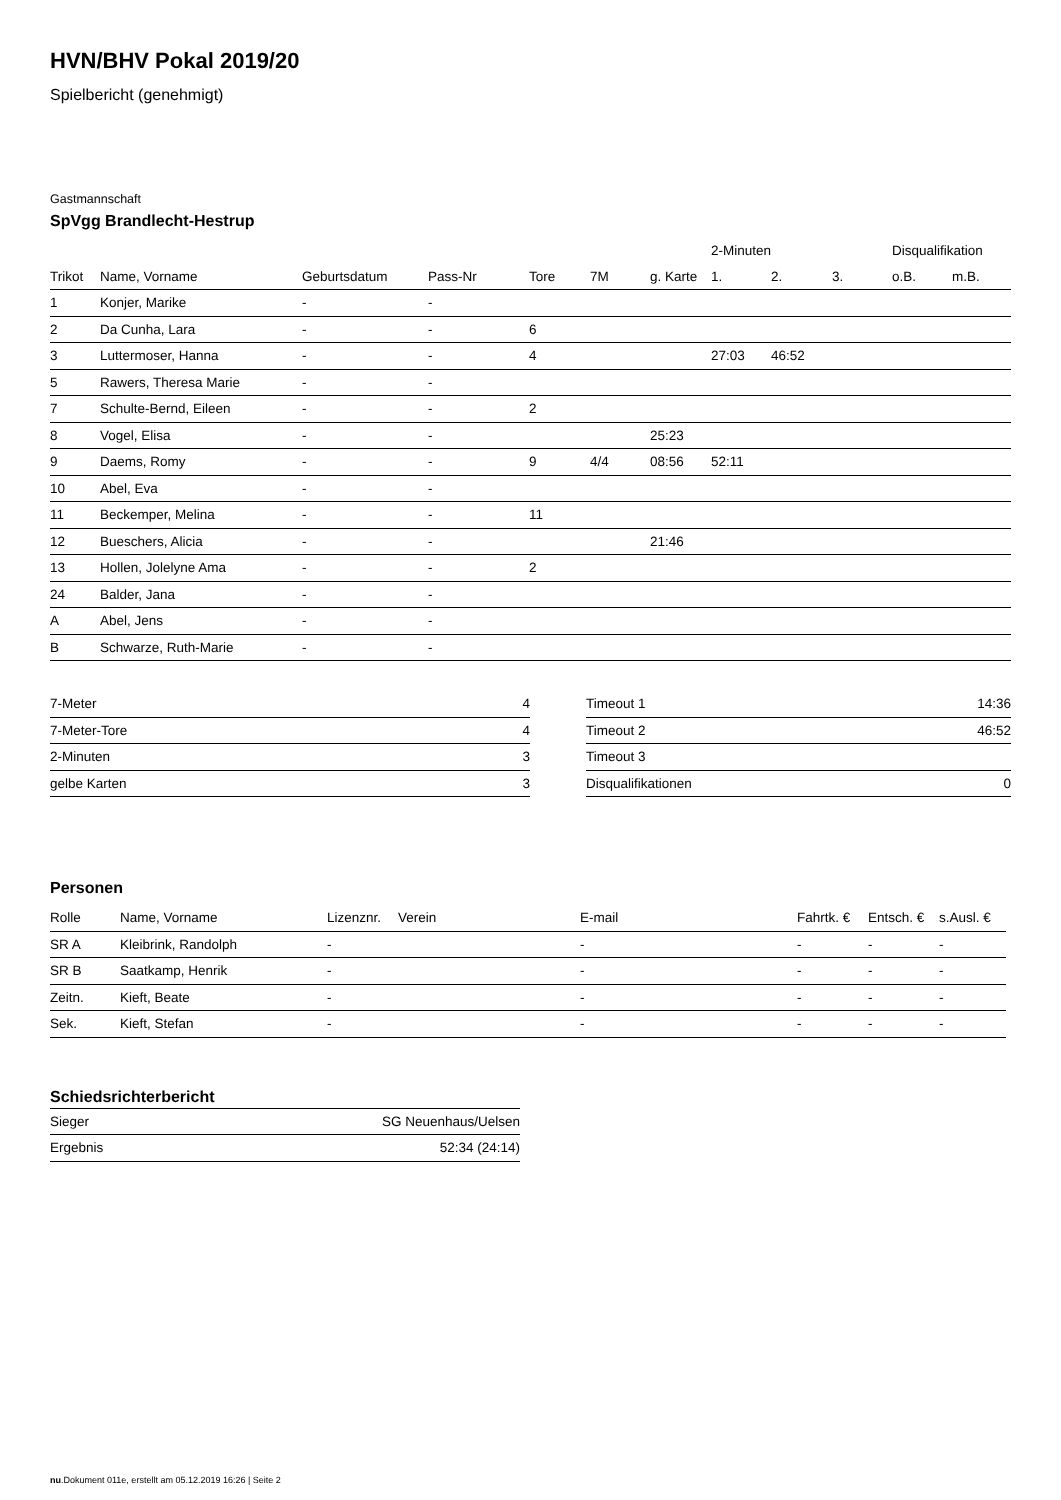HVN/BHV Pokal 2019/20
Spielbericht (genehmigt)
Gastmannschaft
SpVgg Brandlecht-Hestrup
| | | | | | | | 2-Minuten | | | Disqualifikation | |
| --- | --- | --- | --- | --- | --- | --- | --- | --- | --- | --- | --- |
| Trikot | Name, Vorname | Geburtsdatum | Pass-Nr | Tore | 7M | g. Karte | 1. | 2. | 3. | o.B. | m.B. |
| 1 | Konjer, Marike | - | - | | | | | | | | |
| 2 | Da Cunha, Lara | - | - | 6 | | | | | | | |
| 3 | Luttermoser, Hanna | - | - | 4 | | | 27:03 | 46:52 | | | |
| 5 | Rawers, Theresa Marie | - | - | | | | | | | | |
| 7 | Schulte-Bernd, Eileen | - | - | 2 | | | | | | | |
| 8 | Vogel, Elisa | - | - | | | 25:23 | | | | | |
| 9 | Daems, Romy | - | - | 9 | 4/4 | 08:56 | 52:11 | | | | |
| 10 | Abel, Eva | - | - | | | | | | | | |
| 11 | Beckemper, Melina | - | - | 11 | | | | | | | |
| 12 | Bueschers, Alicia | - | - | | | 21:46 | | | | | |
| 13 | Hollen, Jolelyne Ama | - | - | 2 | | | | | | | |
| 24 | Balder, Jana | - | - | | | | | | | | |
| A | Abel, Jens | - | - | | | | | | | | |
| B | Schwarze, Ruth-Marie | - | - | | | | | | | | |
| 7-Meter | 4 |
| 7-Meter-Tore | 4 |
| 2-Minuten | 3 |
| gelbe Karten | 3 |
| Timeout 1 | 14:36 |
| Timeout 2 | 46:52 |
| Timeout 3 | |
| Disqualifikationen | 0 |
Personen
| Rolle | Name, Vorname | Lizenznr. | Verein | E-mail | Fahrtk. € | Entsch. € | s.Ausl. € |
| --- | --- | --- | --- | --- | --- | --- | --- |
| SR A | Kleibrink, Randolph | - | | - | - | - | - |
| SR B | Saatkamp, Henrik | - | | - | - | - | - |
| Zeitn. | Kieft, Beate | - | | - | - | - | - |
| Sek. | Kieft, Stefan | - | | - | - | - | - |
Schiedsrichterbericht
| Sieger | SG Neuenhaus/Uelsen |
| Ergebnis | 52:34 (24:14) |
nu.Dokument 011e, erstellt am 05.12.2019 16:26 | Seite 2